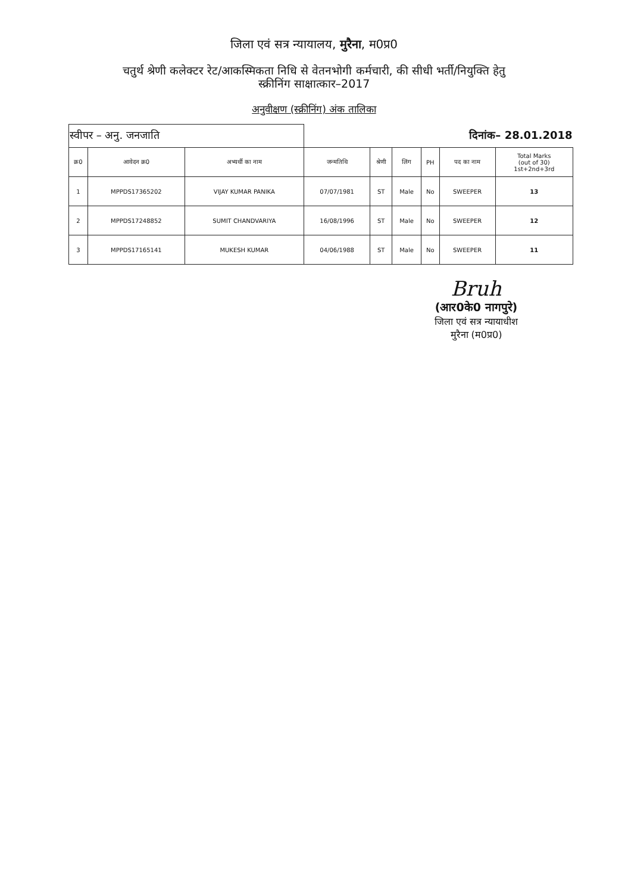जिला एवं सत्र न्यायालय, मुरैना, म0प्र0
चतुर्थ श्रेणी कलेक्टर रेट/आकस्मिकता निधि से वेतनभोगी कर्मचारी, की सीधी भर्ती/नियुक्ति हेतु
स्क्रीनिंग साक्षात्कार–2017
अनुवीक्षण (स्क्रीनिंग) अंक तालिका
| स्वीपर – अनु. जनजाति | | | दिनांक– 28.01.2018 | | | | | |
| क्र0 | आवेदन क्र0 | अभ्यर्थी का नाम | जन्मतिथि | श्रेणी | लिंग | PH | पद का नाम | Total Marks (out of 30) 1st+2nd+3rd |
| 1 | MPPDS17365202 | VIJAY KUMAR PANIKA | 07/07/1981 | ST | Male | No | SWEEPER | 13 |
| 2 | MPPDS17248852 | SUMIT CHANDVARIYA | 16/08/1996 | ST | Male | No | SWEEPER | 12 |
| 3 | MPPDS17165141 | MUKESH KUMAR | 04/06/1988 | ST | Male | No | SWEEPER | 11 |
Bruh
(आर0के0 नागपुरे)
जिला एवं सत्र न्यायाधीश
मुरैना (म0प्र0)